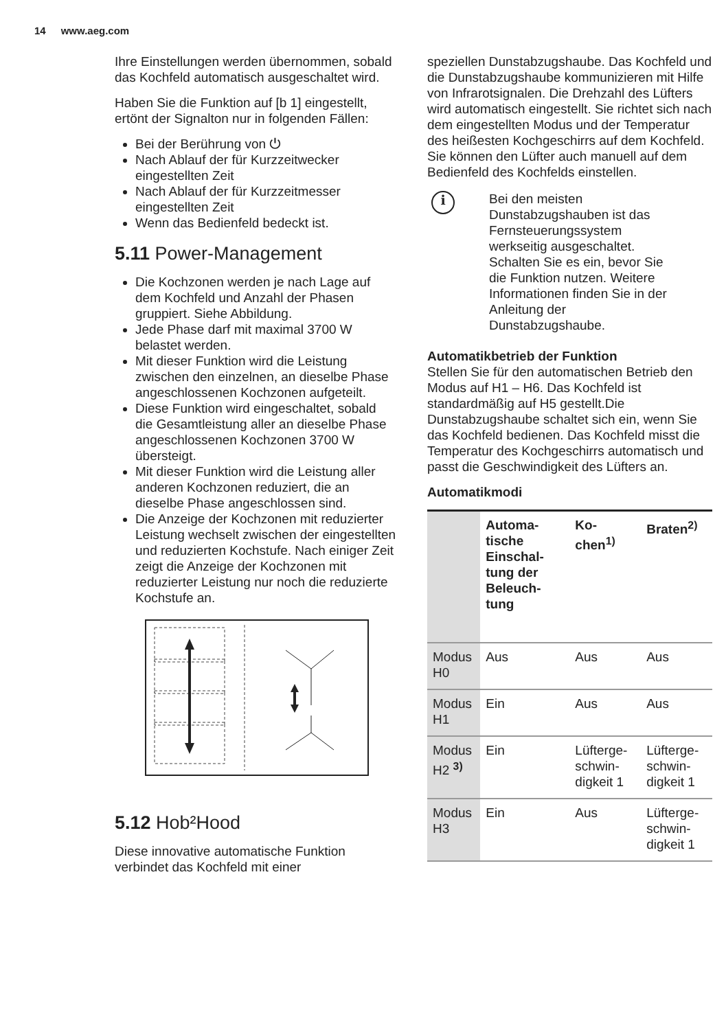14 www.aeg.com
Ihre Einstellungen werden übernommen, sobald das Kochfeld automatisch ausgeschaltet wird.
Haben Sie die Funktion auf [b 1] eingestellt, ertönt der Signalton nur in folgenden Fällen:
Bei der Berührung von ⏻
Nach Ablauf der für Kurzzeitwecker eingestellten Zeit
Nach Ablauf der für Kurzzeitmesser eingestellten Zeit
Wenn das Bedienfeld bedeckt ist.
5.11 Power-Management
Die Kochzonen werden je nach Lage auf dem Kochfeld und Anzahl der Phasen gruppiert. Siehe Abbildung.
Jede Phase darf mit maximal 3700 W belastet werden.
Mit dieser Funktion wird die Leistung zwischen den einzelnen, an dieselbe Phase angeschlossenen Kochzonen aufgeteilt.
Diese Funktion wird eingeschaltet, sobald die Gesamtleistung aller an dieselbe Phase angeschlossenen Kochzonen 3700 W übersteigt.
Mit dieser Funktion wird die Leistung aller anderen Kochzonen reduziert, die an dieselbe Phase angeschlossen sind.
Die Anzeige der Kochzonen mit reduzierter Leistung wechselt zwischen der eingestellten und reduzierten Kochstufe. Nach einiger Zeit zeigt die Anzeige der Kochzonen mit reduzierter Leistung nur noch die reduzierte Kochstufe an.
5.12 Hob²Hood
Diese innovative automatische Funktion verbindet das Kochfeld mit einer
speziellen Dunstabzugshaube. Das Kochfeld und die Dunstabzugshaube kommunizieren mit Hilfe von Infrarotsignalen. Die Drehzahl des Lüfters wird automatisch eingestellt. Sie richtet sich nach dem eingestellten Modus und der Temperatur des heißesten Kochgeschirrs auf dem Kochfeld. Sie können den Lüfter auch manuell auf dem Bedienfeld des Kochfelds einstellen.
i
Bei den meisten Dunstabzugshauben ist das Fernsteuerungssystem werkseitig ausgeschaltet. Schalten Sie es ein, bevor Sie die Funktion nutzen. Weitere Informationen finden Sie in der Anleitung der Dunstabzugshaube.
Automatikbetrieb der Funktion
Stellen Sie für den automatischen Betrieb den Modus auf H1 – H6. Das Kochfeld ist standardmäßig auf H5 gestellt.Die Dunstabzugshaube schaltet sich ein, wenn Sie das Kochfeld bedienen. Das Kochfeld misst die Temperatur des Kochgeschirrs automatisch und passt die Geschwindigkeit des Lüfters an.
Automatikmodi
| | Automa-tische Einschal-tung der Beleuch-tung | Ko-chen<sup>1)</sup> | Braten<sup>2)</sup> |
| --- | --- | --- | --- |
| Modus H0 | Aus | Aus | Aus |
| Modus H1 | Ein | Aus | Aus |
| Modus H2 <sup>3)</sup> | Ein | Lüfterge-schwin-digkeit 1 | Lüfterge-schwin-digkeit 1 |
| Modus H3 | Ein | Aus | Lüfterge-schwin-digkeit 1 |